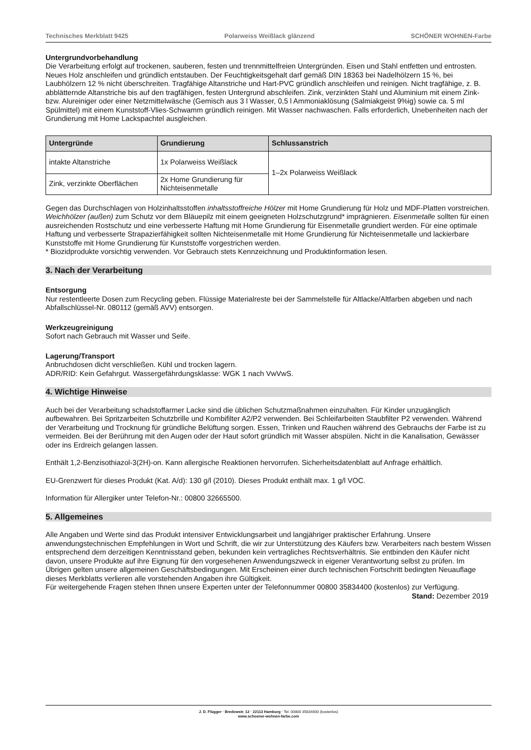Technisches Merkblatt 9425 Polarweiss Weißlack glänzend SCHÖNER WOHNEN-Farbe
Untergrundvorbehandlung
Die Verarbeitung erfolgt auf trockenen, sauberen, festen und trennmittelfreien Untergründen. Eisen und Stahl entfetten und entrosten. Neues Holz anschleifen und gründlich entstauben. Der Feuchtigkeitsgehalt darf gemäß DIN 18363 bei Nadelhölzern 15 %, bei Laubhölzern 12 % nicht überschreiten. Tragfähige Altanstriche und Hart-PVC gründlich anschleifen und reinigen. Nicht tragfähige, z. B. abblätternde Altanstriche bis auf den tragfähigen, festen Untergrund abschleifen. Zink, verzinkten Stahl und Aluminium mit einem Zink- bzw. Alureiniger oder einer Netzmittelwäsche (Gemisch aus 3 l Wasser, 0,5 l Ammoniaklösung (Salmiakgeist 9%ig) sowie ca. 5 ml Spülmittel) mit einem Kunststoff-Vlies-Schwamm gründlich reinigen. Mit Wasser nachwaschen. Falls erforderlich, Unebenheiten nach der Grundierung mit Home Lackspachtel ausgleichen.
| Untergründe | Grundierung | Schlussanstrich |
| --- | --- | --- |
| intakte Altanstriche | 1x Polarweiss Weißlack | 1–2x Polarweiss Weißlack |
| Zink, verzinkte Oberflächen | 2x Home Grundierung für Nichteisenmetalle | |
Gegen das Durchschlagen von Holzinhaltsstoffen inhaltsstoffreiche Hölzer mit Home Grundierung für Holz und MDF-Platten vorstreichen. Weichhölzer (außen) zum Schutz vor dem Bläuepilz mit einem geeigneten Holzschutzgrund* imprägnieren. Eisenmetalle sollten für einen ausreichenden Rostschutz und eine verbesserte Haftung mit Home Grundierung für Eisenmetalle grundiert werden. Für eine optimale Haftung und verbesserte Strapazierfähigkeit sollten Nichteisenmetalle mit Home Grundierung für Nichteisenmetalle und lackierbare Kunststoffe mit Home Grundierung für Kunststoffe vorgestrichen werden.
* Biozidprodukte vorsichtig verwenden. Vor Gebrauch stets Kennzeichnung und Produktinformation lesen.
3. Nach der Verarbeitung
Entsorgung
Nur restentleerte Dosen zum Recycling geben. Flüssige Materialreste bei der Sammelstelle für Altlacke/Altfarben abgeben und nach Abfallschlüssel-Nr. 080112 (gemäß AVV) entsorgen.
Werkzeugreinigung
Sofort nach Gebrauch mit Wasser und Seife.
Lagerung/Transport
Anbruchdosen dicht verschließen. Kühl und trocken lagern.
ADR/RID: Kein Gefahrgut. Wassergefährdungsklasse: WGK 1 nach VwVwS.
4. Wichtige Hinweise
Auch bei der Verarbeitung schadstoffarmer Lacke sind die üblichen Schutzmaßnahmen einzuhalten. Für Kinder unzugänglich aufbewahren. Bei Spritzarbeiten Schutzbrille und Kombifilter A2/P2 verwenden. Bei Schleifarbeiten Staubfilter P2 verwenden. Während der Verarbeitung und Trocknung für gründliche Belüftung sorgen. Essen, Trinken und Rauchen während des Gebrauchs der Farbe ist zu vermeiden. Bei der Berührung mit den Augen oder der Haut sofort gründlich mit Wasser abspülen. Nicht in die Kanalisation, Gewässer oder ins Erdreich gelangen lassen.
Enthält 1,2-Benzisothiazol-3(2H)-on. Kann allergische Reaktionen hervorrufen. Sicherheitsdatenblatt auf Anfrage erhältlich.
EU-Grenzwert für dieses Produkt (Kat. A/d): 130 g/l (2010). Dieses Produkt enthält max. 1 g/l VOC.
Information für Allergiker unter Telefon-Nr.: 00800 32665500.
5. Allgemeines
Alle Angaben und Werte sind das Produkt intensiver Entwicklungsarbeit und langjähriger praktischer Erfahrung. Unsere anwendungstechnischen Empfehlungen in Wort und Schrift, die wir zur Unterstützung des Käufers bzw. Verarbeiters nach bestem Wissen entsprechend dem derzeitigen Kenntnisstand geben, bekunden kein vertragliches Rechtsverhältnis. Sie entbinden den Käufer nicht davon, unsere Produkte auf ihre Eignung für den vorgesehenen Anwendungszweck in eigener Verantwortung selbst zu prüfen. Im Übrigen gelten unsere allgemeinen Geschäftsbedingungen. Mit Erscheinen einer durch technischen Fortschritt bedingten Neuauflage dieses Merkblatts verlieren alle vorstehenden Angaben ihre Gültigkeit.
Für weitergehende Fragen stehen Ihnen unsere Experten unter der Telefonnummer 00800 35834400 (kostenlos) zur Verfügung.
Stand: Dezember 2019
J. D. Flügger · Bredowstr. 12 · 22113 Hamburg · Tel. 00800 35834400 (kostenlos)
www.schoener-wohnen-farbe.com